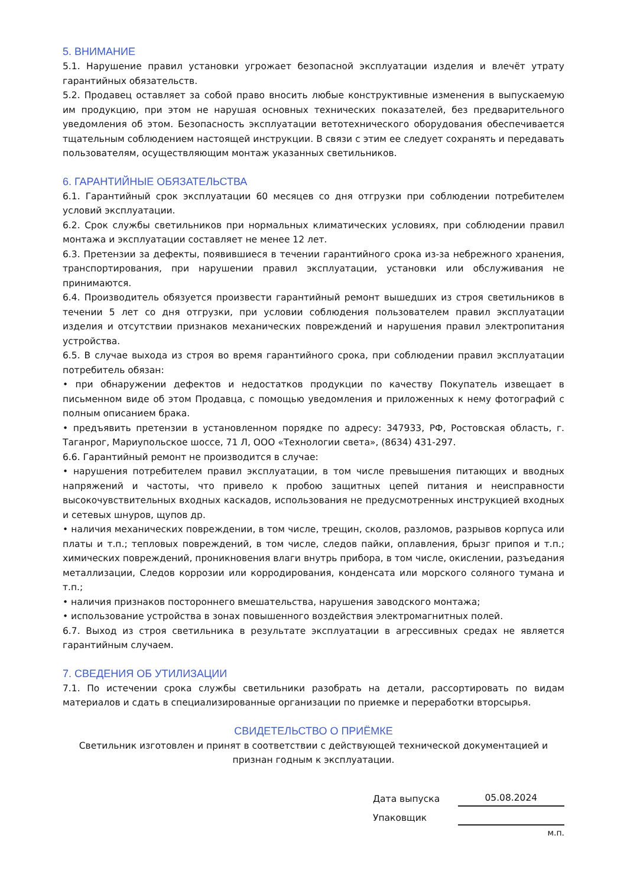5. ВНИМАНИЕ
5.1. Нарушение правил установки угрожает безопасной эксплуатации изделия и влечёт утрату гарантийных обязательств.
5.2. Продавец оставляет за собой право вносить любые конструктивные изменения в выпускаемую им продукцию, при этом не нарушая основных технических показателей, без предварительного уведомления об этом. Безопасность эксплуатации ветотехнического оборудования обеспечивается тщательным соблюдением настоящей инструкции. В связи с этим ее следует сохранять и передавать пользователям, осуществляющим монтаж указанных светильников.
6. ГАРАНТИЙНЫЕ ОБЯЗАТЕЛЬСТВА
6.1. Гарантийный срок эксплуатации 60 месяцев со дня отгрузки при соблюдении потребителем условий эксплуатации.
6.2. Срок службы светильников при нормальных климатических условиях, при соблюдении правил монтажа и эксплуатации составляет не менее 12 лет.
6.3. Претензии за дефекты, появившиеся в течении гарантийного срока из-за небрежного хранения, транспортирования, при нарушении правил эксплуатации, установки или обслуживания не принимаются.
6.4. Производитель обязуется произвести гарантийный ремонт вышедших из строя светильников в течении 5 лет со дня отгрузки, при условии соблюдения пользователем правил эксплуатации изделия и отсутствии признаков механических повреждений и нарушения правил электропитания устройства.
6.5. В случае выхода из строя во время гарантийного срока, при соблюдении правил эксплуатации потребитель обязан:
• при обнаружении дефектов и недостатков продукции по качеству Покупатель извещает в письменном виде об этом Продавца, с помощью уведомления и приложенных к нему фотографий с полным описанием брака.
• предъявить претензии в установленном порядке по адресу: 347933, РФ, Ростовская область, г. Таганрог, Мариупольское шоссе, 71 Л, ООО «Технологии света», (8634) 431-297.
6.6. Гарантийный ремонт не производится в случае:
• нарушения потребителем правил эксплуатации, в том числе превышения питающих и вводных напряжений и частоты, что привело к пробою защитных цепей питания и неисправности высокочувствительных входных каскадов, использования не предусмотренных инструкцией входных и сетевых шнуров, щупов др.
• наличия механических повреждении, в том числе, трещин, сколов, разломов, разрывов корпуса или платы и т.п.; тепловых повреждений, в том числе, следов пайки, оплавления, брызг припоя и т.п.; химических повреждений, проникновения влаги внутрь прибора, в том числе, окислении, разъедания металлизации, Следов коррозии или корродирования, конденсата или морского соляного тумана и т.п.;
• наличия признаков постороннего вмешательства, нарушения заводского монтажа;
• использование устройства в зонах повышенного воздействия электромагнитных полей.
6.7. Выход из строя светильника в результате эксплуатации в агрессивных средах не является гарантийным случаем.
7. СВЕДЕНИЯ ОБ УТИЛИЗАЦИИ
7.1. По истечении срока службы светильники разобрать на детали, рассортировать по видам материалов и сдать в специализированные организации по приемке и переработки вторсырья.
СВИДЕТЕЛЬСТВО О ПРИЁМКЕ
Светильник изготовлен и принят в соответствии с действующей технической документацией и признан годным к эксплуатации.
Дата выпуска 05.08.2024
Упаковщик
м.п.